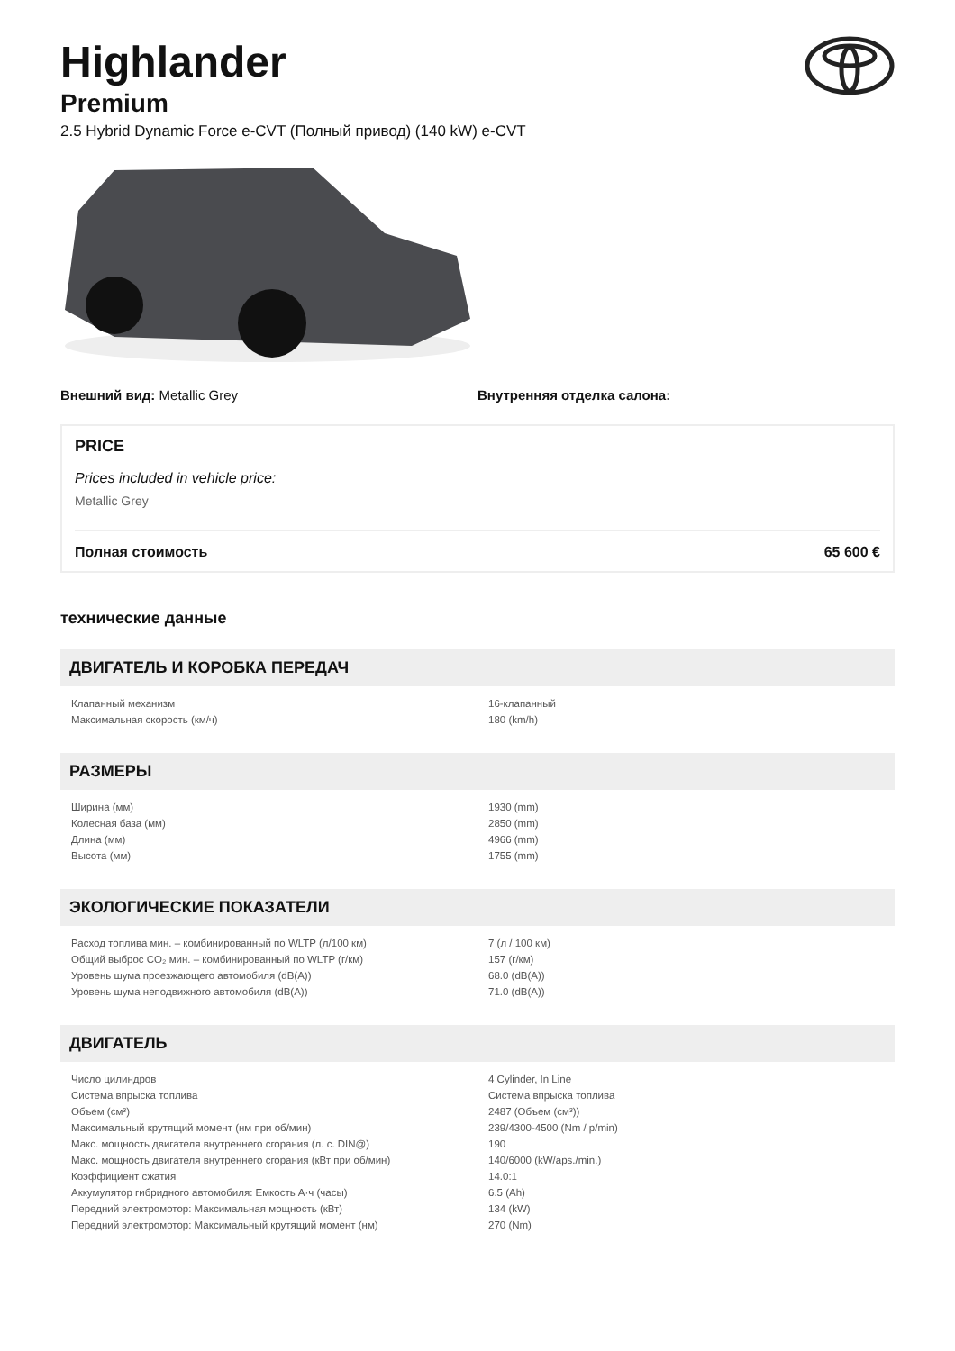Highlander
Premium
2.5 Hybrid Dynamic Force e-CVT (Полный привод) (140 kW) e-CVT
Внешний вид: Metallic Grey Внутренняя отделка салона:
PRICE
Prices included in vehicle price:
Metallic Grey
Полная стоимость 65 600 €
технические данные
ДВИГАТЕЛЬ И КОРОБКА ПЕРЕДАЧ
| Клапанный механизм | 16-клапанный |
| Максимальная скорость (км/ч) | 180 (km/h) |
РАЗМЕРЫ
| Ширина (мм) | 1930 (mm) |
| Колесная база (мм) | 2850 (mm) |
| Длина (мм) | 4966 (mm) |
| Высота (мм) | 1755 (mm) |
ЭКОЛОГИЧЕСКИЕ ПОКАЗАТЕЛИ
| Расход топлива мин. – комбинированный по WLTP (л/100 км) | 7 (л / 100 км) |
| Общий выброс CO₂ мин. – комбинированный по WLTP (г/км) | 157 (г/км) |
| Уровень шума проезжающего автомобиля (dB(A)) | 68.0 (dB(A)) |
| Уровень шума неподвижного автомобиля (dB(A)) | 71.0 (dB(A)) |
ДВИГАТЕЛЬ
| Число цилиндров | 4 Cylinder, In Line |
| Система впрыска топлива | Система впрыска топлива |
| Объем (см³) | 2487 (Объем (см³)) |
| Максимальный крутящий момент (нм при об/мин) | 239/4300-4500 (Nm / p/min) |
| Макс. мощность двигателя внутреннего сгорания (л. с. DIN@) | 190 |
| Макс. мощность двигателя внутреннего сгорания (кВт при об/мин) | 140/6000 (kW/aps./min.) |
| Коэффициент сжатия | 14.0:1 |
| Аккумулятор гибридного автомобиля: Емкость А·ч (часы) | 6.5 (Ah) |
| Передний электромотор: Максимальная мощность (кВт) | 134 (kW) |
| Передний электромотор: Максимальный крутящий момент (нм) | 270 (Nm) |